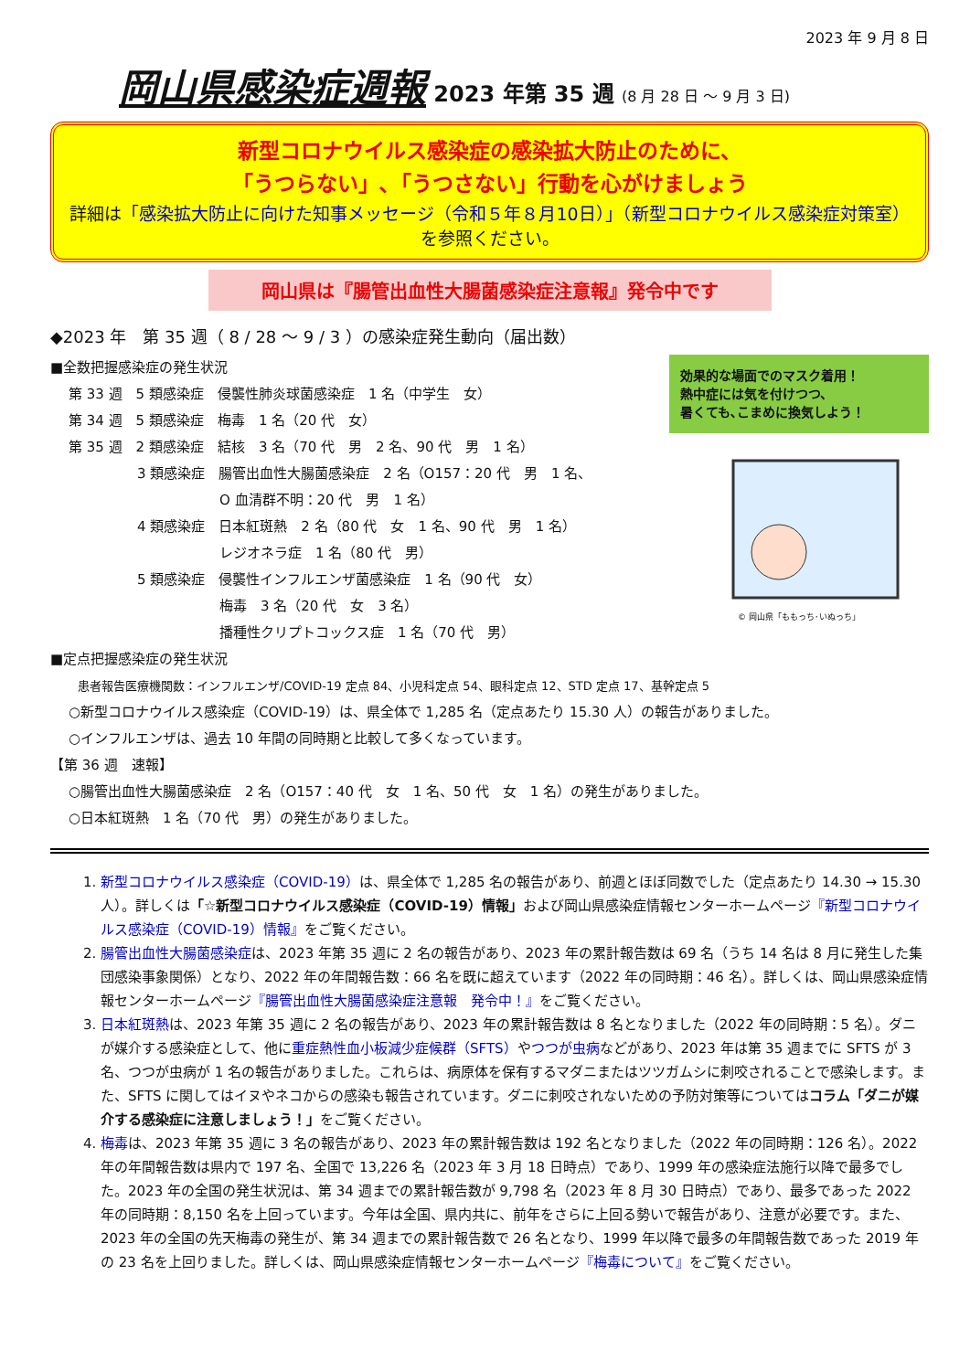2023 年 9 月 8 日
岡山県感染症週報 2023 年第 35 週 (8 月 28 日 ～ 9 月 3 日)
新型コロナウイルス感染症の感染拡大防止のために、
「うつらない」､「うつさない」行動を心がけましょう
詳細は「感染拡大防止に向けた知事メッセージ（令和５年８月10日）」（新型コロナウイルス感染症対策室）を参照ください。
岡山県は『腸管出血性大腸菌感染症注意報』発令中です
◆2023 年　第 35 週（ 8 / 28 ～ 9 / 3 ）の感染症発生動向（届出数）
■全数把握感染症の発生状況
第 33 週　5 類感染症　侵襲性肺炎球菌感染症　1 名（中学生　女）
第 34 週　5 類感染症　梅毒　1 名（20 代　女）
第 35 週　2 類感染症　結核　3 名（70 代　男　2 名、90 代　男　1 名）
　　　　　3 類感染症　腸管出血性大腸菌感染症　2 名（O157：20 代　男　1 名、
　　　　　　　　　　　O 血清群不明：20 代　男　1 名）
　　　　　4 類感染症　日本紅斑熱　2 名（80 代　女　1 名、90 代　男　1 名）
　　　　　　　　　　　レジオネラ症　1 名（80 代　男）
　　　　　5 類感染症　侵襲性インフルエンザ菌感染症　1 名（90 代　女）
　　　　　　　　　　　梅毒　3 名（20 代　女　3 名）
　　　　　　　　　　　播種性クリプトコックス症　1 名（70 代　男）
効果的な場面でのマスク着用！
熱中症には気を付けつつ、
暑くても､こまめに換気しよう！
© 岡山県「ももっち･いぬっち」
■定点把握感染症の発生状況
患者報告医療機関数：インフルエンザ/COVID-19 定点 84、小児科定点 54、眼科定点 12、STD 定点 17、基幹定点 5
○新型コロナウイルス感染症（COVID-19）は、県全体で 1,285 名（定点あたり 15.30 人）の報告がありました。
○インフルエンザは、過去 10 年間の同時期と比較して多くなっています。
【第 36 週　速報】
○腸管出血性大腸菌感染症　2 名（O157：40 代　女　1 名、50 代　女　1 名）の発生がありました。
○日本紅斑熱　1 名（70 代　男）の発生がありました。
1. 新型コロナウイルス感染症（COVID-19）は、県全体で 1,285 名の報告があり、前週とほぼ同数でした（定点あたり 14.30 → 15.30 人）。詳しくは「☆新型コロナウイルス感染症（COVID-19）情報」および岡山県感染症情報センターホームページ『新型コロナウイルス感染症（COVID-19）情報』をご覧ください。
2. 腸管出血性大腸菌感染症は、2023 年第 35 週に 2 名の報告があり、2023 年の累計報告数は 69 名（うち 14 名は 8 月に発生した集団感染事象関係）となり、2022 年の年間報告数：66 名を既に超えています（2022 年の同時期：46 名）。詳しくは、岡山県感染症情報センターホームページ『腸管出血性大腸菌感染症注意報　発令中！』をご覧ください。
3. 日本紅斑熱は、2023 年第 35 週に 2 名の報告があり、2023 年の累計報告数は 8 名となりました（2022 年の同時期：5 名）。ダニが媒介する感染症として、他に重症熱性血小板減少症候群（SFTS）やつつが虫病などがあり、2023 年は第 35 週までに SFTS が 3 名、つつが虫病が 1 名の報告がありました。これらは、病原体を保有するマダニまたはツツガムシに刺咬されることで感染します。また、SFTS に関してはイヌやネコからの感染も報告されています。ダニに刺咬されないための予防対策等についてはコラム「ダニが媒介する感染症に注意しましょう！」をご覧ください。
4. 梅毒は、2023 年第 35 週に 3 名の報告があり、2023 年の累計報告数は 192 名となりました（2022 年の同時期：126 名）。2022 年の年間報告数は県内で 197 名、全国で 13,226 名（2023 年 3 月 18 日時点）であり、1999 年の感染症法施行以降で最多でした。2023 年の全国の発生状況は、第 34 週までの累計報告数が 9,798 名（2023 年 8 月 30 日時点）であり、最多であった 2022 年の同時期：8,150 名を上回っています。今年は全国、県内共に、前年をさらに上回る勢いで報告があり、注意が必要です。また、2023 年の全国の先天梅毒の発生が、第 34 週までの累計報告数で 26 名となり、1999 年以降で最多の年間報告数であった 2019 年の 23 名を上回りました。詳しくは、岡山県感染症情報センターホームページ『梅毒について』をご覧ください。